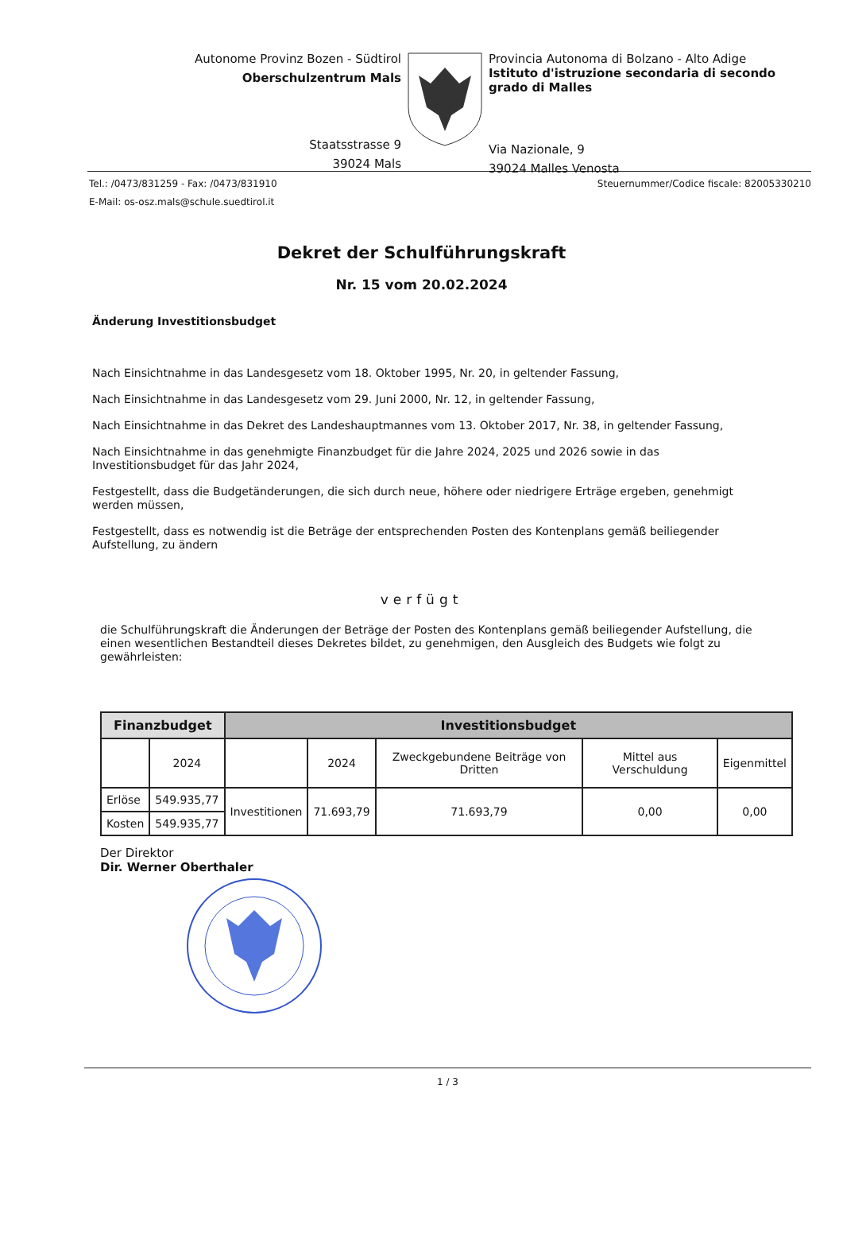Autonome Provinz Bozen - Südtirol
Oberschulzentrum Mals
Staatsstrasse 9
39024 Mals
Provincia Autonoma di Bolzano - Alto Adige
Istituto d'istruzione secondaria di secondo grado di Malles
Via Nazionale, 9
39024 Malles Venosta
Tel.: /0473/831259 - Fax: /0473/831910 Steuernummer/Codice fiscale: 82005330210
E-Mail: os-osz.mals@schule.suedtirol.it
Dekret der Schulführungskraft
Nr. 15 vom 20.02.2024
Änderung Investitionsbudget
Nach Einsichtnahme in das Landesgesetz vom 18. Oktober 1995, Nr. 20, in geltender Fassung,
Nach Einsichtnahme in das Landesgesetz vom 29. Juni 2000, Nr. 12, in geltender Fassung,
Nach Einsichtnahme in das Dekret des Landeshauptmannes vom 13. Oktober 2017, Nr. 38, in geltender Fassung,
Nach Einsichtnahme in das genehmigte Finanzbudget für die Jahre 2024, 2025 und 2026 sowie in das Investitionsbudget für das Jahr 2024,
Festgestellt, dass die Budgetänderungen, die sich durch neue, höhere oder niedrigere Erträge ergeben, genehmigt werden müssen,
Festgestellt, dass es notwendig ist die Beträge der entsprechenden Posten des Kontenplans gemäß beiliegender Aufstellung, zu ändern
verfügt
die Schulführungskraft die Änderungen der Beträge der Posten des Kontenplans gemäß beiliegender Aufstellung, die einen wesentlichen Bestandteil dieses Dekretes bildet, zu genehmigen, den Ausgleich des Budgets wie folgt zu gewährleisten:
| Finanzbudget | | Investitionsbudget | | | | |
| --- | --- | --- | --- | --- | --- | --- |
| | 2024 | | 2024 | Zweckgebundene Beiträge von Dritten | Mittel aus Verschuldung | Eigenmittel |
| Erlöse | 549.935,77 | Investitionen | 71.693,79 | 71.693,79 | 0,00 | 0,00 |
| Kosten | 549.935,77 | | | | | |
Der Direktor
Dir. Werner Oberthaler
1 / 3